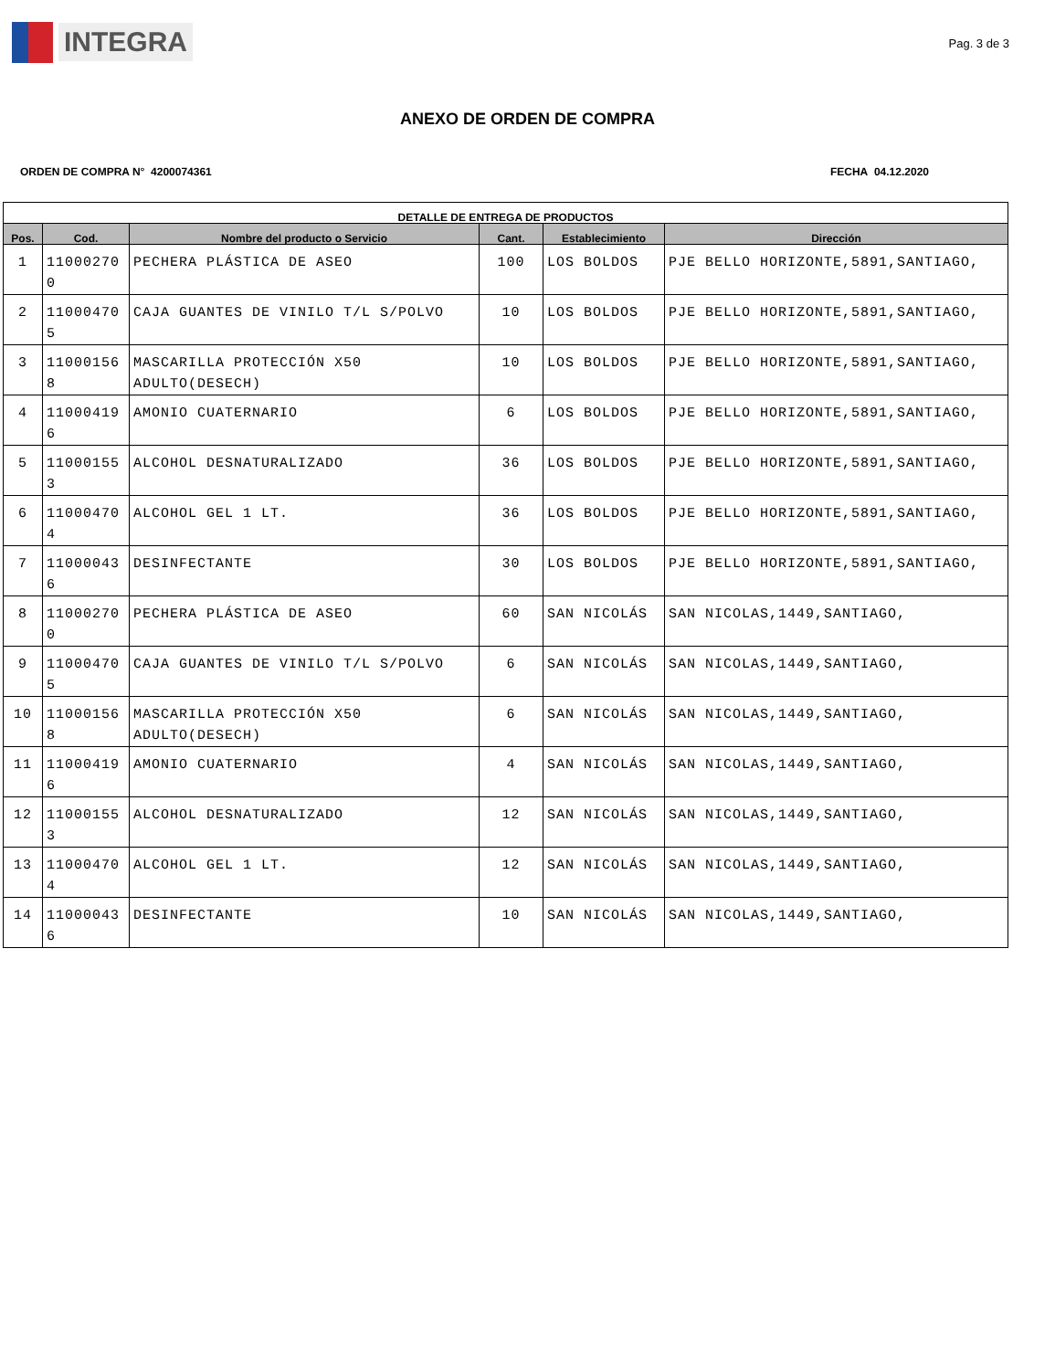INTEGRA
Pag. 3 de 3
ANEXO DE ORDEN DE COMPRA
ORDEN DE COMPRA N° 4200074361 FECHA 04.12.2020
| DETALLE DE ENTREGA DE PRODUCTOS | | | | | |
| --- | --- | --- | --- | --- | --- |
| Pos. | Cod. | Nombre del producto o Servicio | Cant. | Establecimiento | Dirección |
| 1 | 11000270 0 | PECHERA PLÁSTICA DE ASEO | 100 | LOS BOLDOS | PJE BELLO HORIZONTE,5891,SANTIAGO, |
| 2 | 11000470 5 | CAJA GUANTES DE VINILO T/L S/POLVO | 10 | LOS BOLDOS | PJE BELLO HORIZONTE,5891,SANTIAGO, |
| 3 | 11000156 8 | MASCARILLA PROTECCIÓN X50 ADULTO(DESECH) | 10 | LOS BOLDOS | PJE BELLO HORIZONTE,5891,SANTIAGO, |
| 4 | 11000419 6 | AMONIO CUATERNARIO | 6 | LOS BOLDOS | PJE BELLO HORIZONTE,5891,SANTIAGO, |
| 5 | 11000155 3 | ALCOHOL DESNATURALIZADO | 36 | LOS BOLDOS | PJE BELLO HORIZONTE,5891,SANTIAGO, |
| 6 | 11000470 4 | ALCOHOL GEL 1 LT. | 36 | LOS BOLDOS | PJE BELLO HORIZONTE,5891,SANTIAGO, |
| 7 | 11000043 6 | DESINFECTANTE | 30 | LOS BOLDOS | PJE BELLO HORIZONTE,5891,SANTIAGO, |
| 8 | 11000270 0 | PECHERA PLÁSTICA DE ASEO | 60 | SAN NICOLÁS | SAN NICOLAS,1449,SANTIAGO, |
| 9 | 11000470 5 | CAJA GUANTES DE VINILO T/L S/POLVO | 6 | SAN NICOLÁS | SAN NICOLAS,1449,SANTIAGO, |
| 10 | 11000156 8 | MASCARILLA PROTECCIÓN X50 ADULTO(DESECH) | 6 | SAN NICOLÁS | SAN NICOLAS,1449,SANTIAGO, |
| 11 | 11000419 6 | AMONIO CUATERNARIO | 4 | SAN NICOLÁS | SAN NICOLAS,1449,SANTIAGO, |
| 12 | 11000155 3 | ALCOHOL DESNATURALIZADO | 12 | SAN NICOLÁS | SAN NICOLAS,1449,SANTIAGO, |
| 13 | 11000470 4 | ALCOHOL GEL 1 LT. | 12 | SAN NICOLÁS | SAN NICOLAS,1449,SANTIAGO, |
| 14 | 11000043 6 | DESINFECTANTE | 10 | SAN NICOLÁS | SAN NICOLAS,1449,SANTIAGO, |